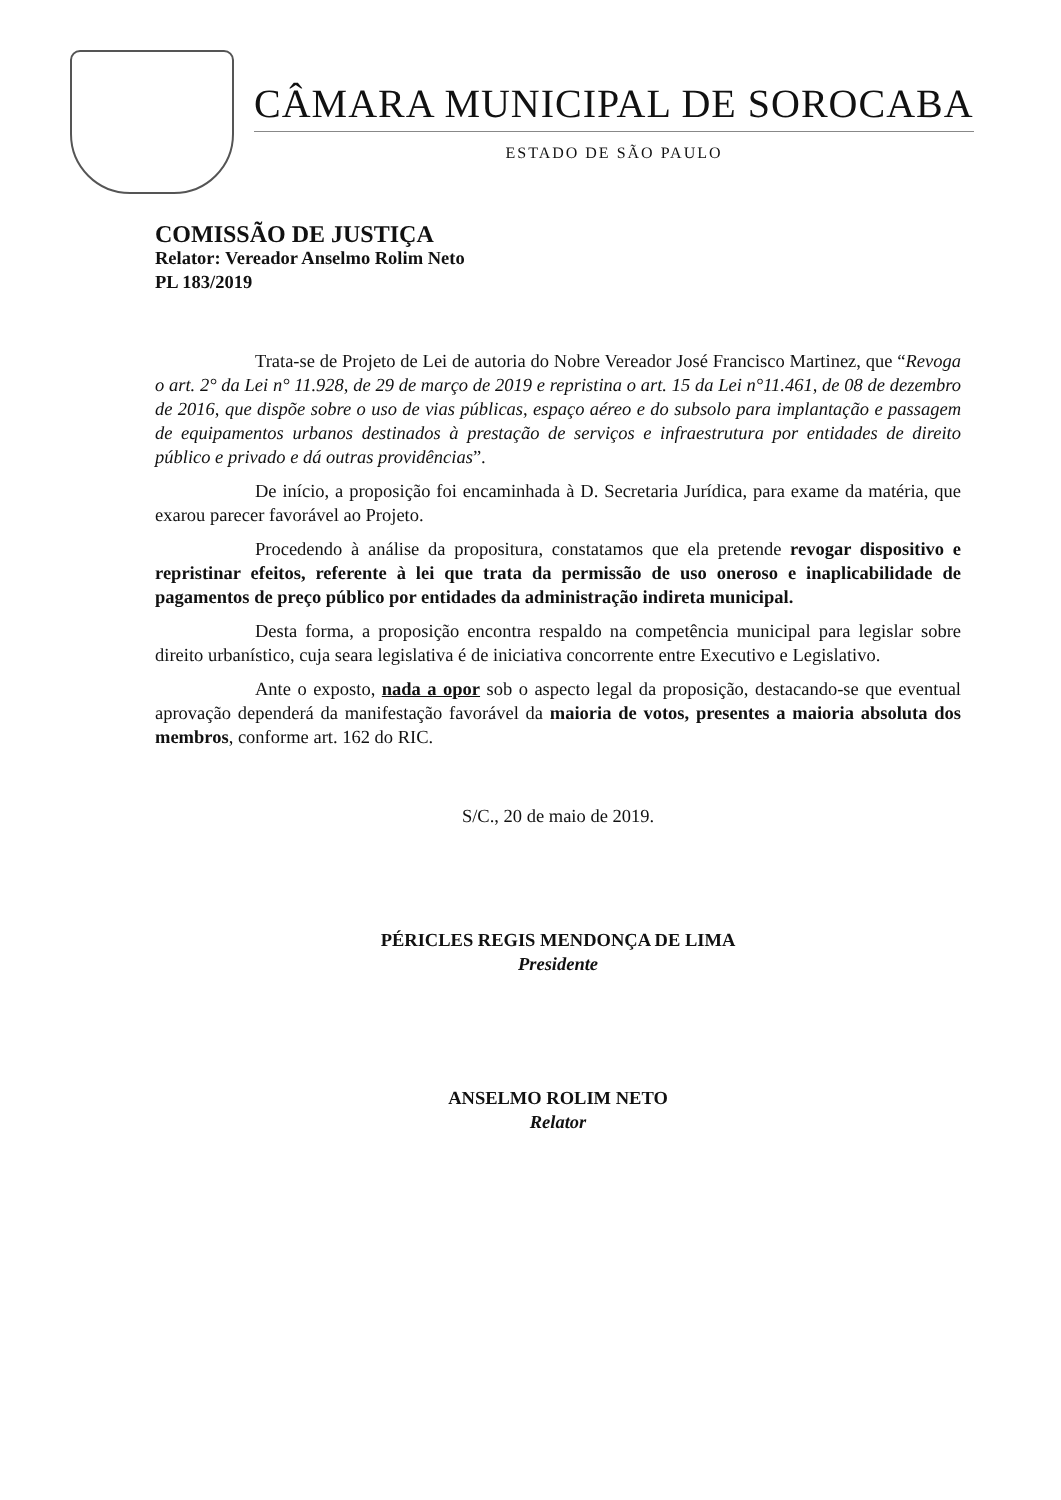CÂMARA MUNICIPAL DE SOROCABA
ESTADO DE SÃO PAULO
COMISSÃO DE JUSTIÇA
Relator: Vereador Anselmo Rolim Neto
PL 183/2019
Trata-se de Projeto de Lei de autoria do Nobre Vereador José Francisco Martinez, que “Revoga o art. 2° da Lei n° 11.928, de 29 de março de 2019 e repristina o art. 15 da Lei n°11.461, de 08 de dezembro de 2016, que dispõe sobre o uso de vias públicas, espaço aéreo e do subsolo para implantação e passagem de equipamentos urbanos destinados à prestação de serviços e infraestrutura por entidades de direito público e privado e dá outras providências”.
De início, a proposição foi encaminhada à D. Secretaria Jurídica, para exame da matéria, que exarou parecer favorável ao Projeto.
Procedendo à análise da propositura, constatamos que ela pretende revogar dispositivo e repristinar efeitos, referente à lei que trata da permissão de uso oneroso e inaplicabilidade de pagamentos de preço público por entidades da administração indireta municipal.
Desta forma, a proposição encontra respaldo na competência municipal para legislar sobre direito urbanístico, cuja seara legislativa é de iniciativa concorrente entre Executivo e Legislativo.
Ante o exposto, nada a opor sob o aspecto legal da proposição, destacando-se que eventual aprovação dependerá da manifestação favorável da maioria de votos, presentes a maioria absoluta dos membros, conforme art. 162 do RIC.
S/C., 20 de maio de 2019.
PÉRICLES REGIS MENDONÇA DE LIMA
Presidente
ANSELMO ROLIM NETO
Relator